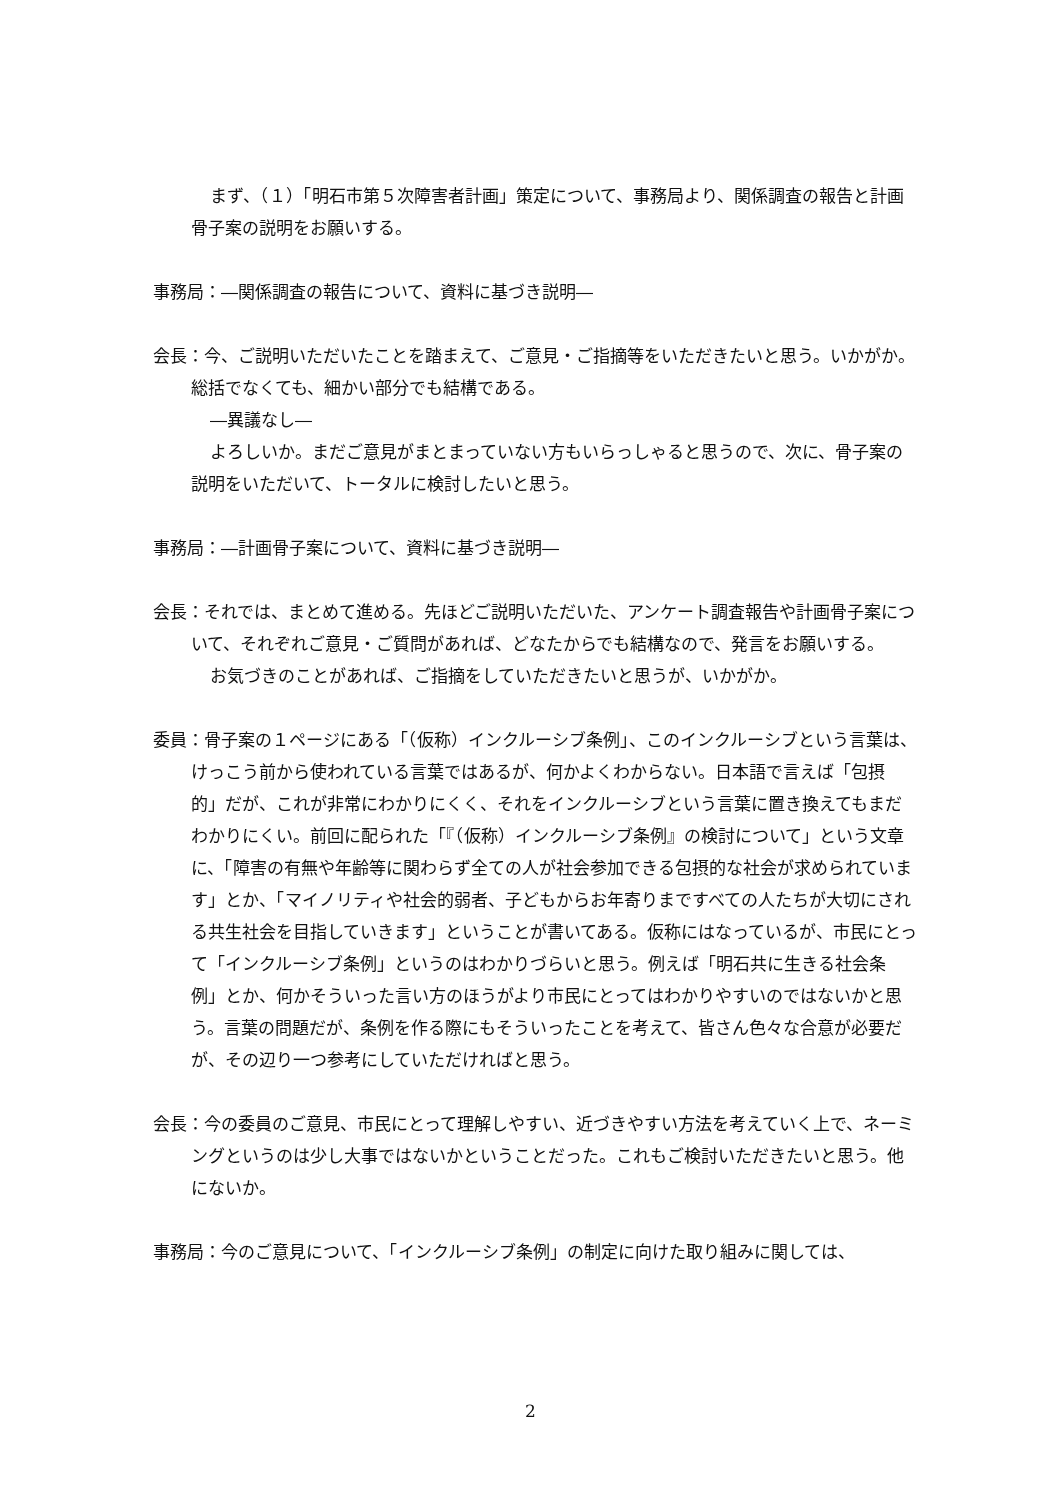まず、（１）「明石市第５次障害者計画」策定について、事務局より、関係調査の報告と計画骨子案の説明をお願いする。
事務局：―関係調査の報告について、資料に基づき説明―
会長：今、ご説明いただいたことを踏まえて、ご意見・ご指摘等をいただきたいと思う。いかがか。総括でなくても、細かい部分でも結構である。
―異議なし―
よろしいか。まだご意見がまとまっていない方もいらっしゃると思うので、次に、骨子案の説明をいただいて、トータルに検討したいと思う。
事務局：―計画骨子案について、資料に基づき説明―
会長：それでは、まとめて進める。先ほどご説明いただいた、アンケート調査報告や計画骨子案について、それぞれご意見・ご質問があれば、どなたからでも結構なので、発言をお願いする。
お気づきのことがあれば、ご指摘をしていただきたいと思うが、いかがか。
委員：骨子案の１ページにある「（仮称）インクルーシブ条例」、このインクルーシブという言葉は、けっこう前から使われている言葉ではあるが、何かよくわからない。日本語で言えば「包摂的」だが、これが非常にわかりにくく、それをインクルーシブという言葉に置き換えてもまだわかりにくい。前回に配られた「『（仮称）インクルーシブ条例』の検討について」という文章に、「障害の有無や年齢等に関わらず全ての人が社会参加できる包摂的な社会が求められています」とか、「マイノリティや社会的弱者、子どもからお年寄りまですべての人たちが大切にされる共生社会を目指していきます」ということが書いてある。仮称にはなっているが、市民にとって「インクルーシブ条例」というのはわかりづらいと思う。例えば「明石共に生きる社会条例」とか、何かそういった言い方のほうがより市民にとってはわかりやすいのではないかと思う。言葉の問題だが、条例を作る際にもそういったことを考えて、皆さん色々な合意が必要だが、その辺り一つ参考にしていただければと思う。
会長：今の委員のご意見、市民にとって理解しやすい、近づきやすい方法を考えていく上で、ネーミングというのは少し大事ではないかということだった。これもご検討いただきたいと思う。他にないか。
事務局：今のご意見について、「インクルーシブ条例」の制定に向けた取り組みに関しては、
2